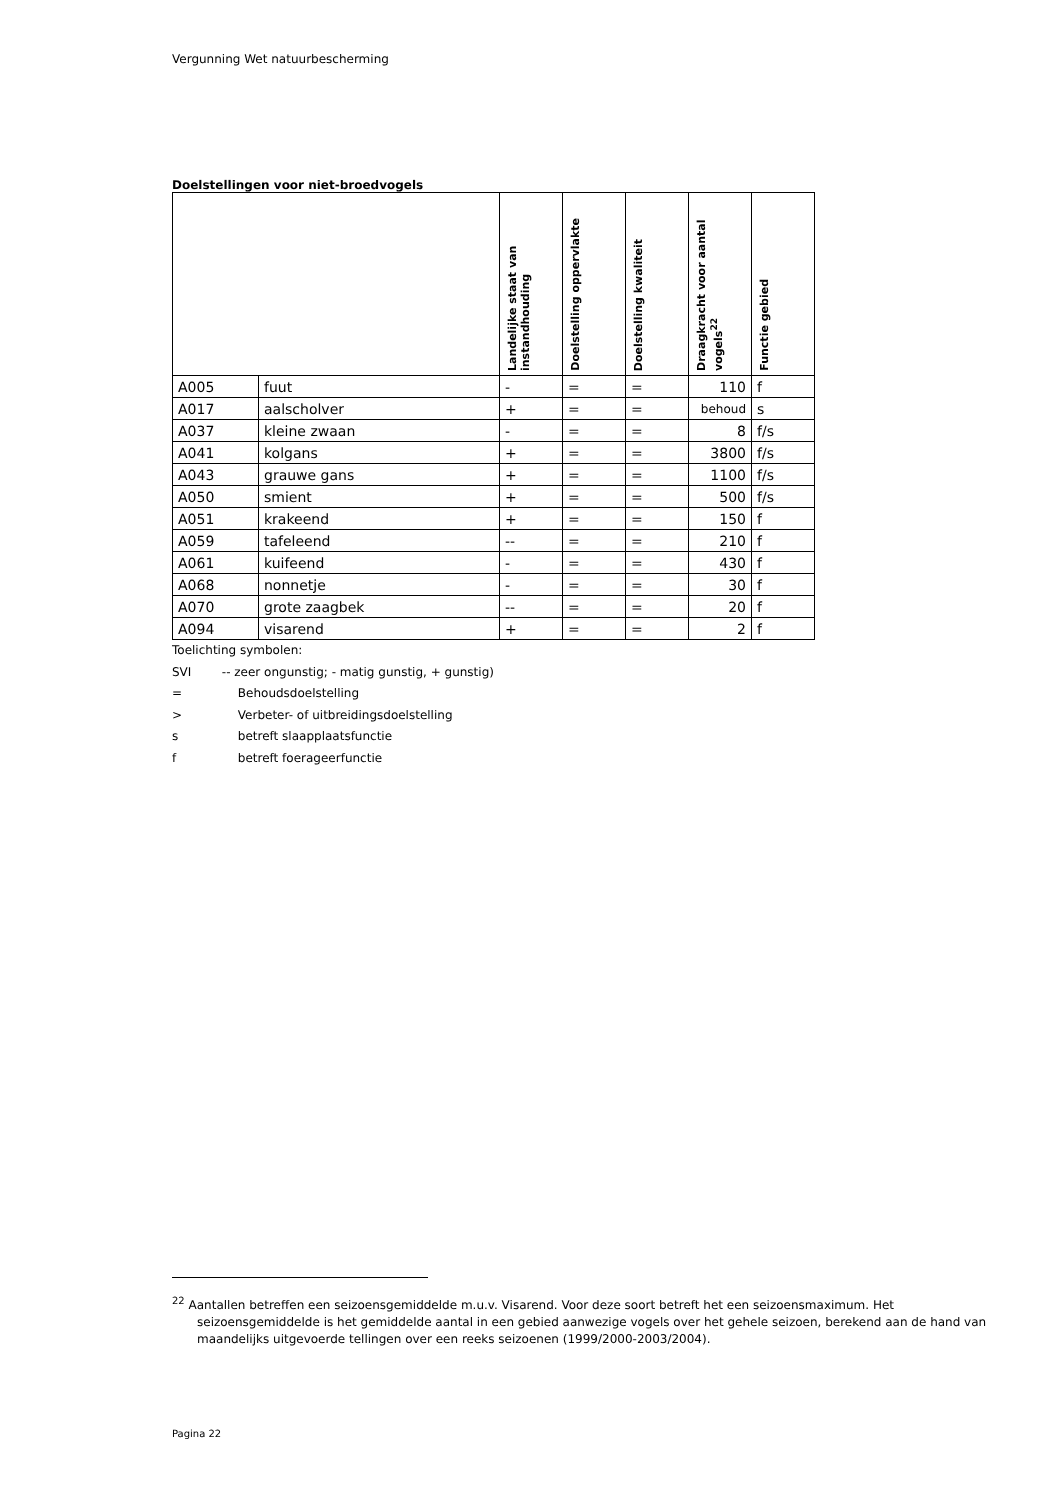Vergunning Wet natuurbescherming
Doelstellingen voor niet-broedvogels
| | | Landelijke staat van instandhouding | Doelstelling oppervlakte | Doelstelling kwaliteit | Draagkracht voor aantal vogels<sup>22</sup> | Functie gebied |
| --- | --- | --- | --- | --- | --- | --- |
| A005 | fuut | - | = | = | 110 | f |
| A017 | aalscholver | + | = | = | behoud | s |
| A037 | kleine zwaan | - | = | = | 8 | f/s |
| A041 | kolgans | + | = | = | 3800 | f/s |
| A043 | grauwe gans | + | = | = | 1100 | f/s |
| A050 | smient | + | = | = | 500 | f/s |
| A051 | krakeend | + | = | = | 150 | f |
| A059 | tafeleend | -- | = | = | 210 | f |
| A061 | kuifeend | - | = | = | 430 | f |
| A068 | nonnetje | - | = | = | 30 | f |
| A070 | grote zaagbek | -- | = | = | 20 | f |
| A094 | visarend | + | = | = | 2 | f |
Toelichting symbolen:
SVI -- zeer ongunstig; - matig gunstig, + gunstig)
= Behoudsdoelstelling
> Verbeter- of uitbreidingsdoelstelling
s betreft slaapplaatsfunctie
f betreft foerageerfunctie
<sup>22</sup> Aantallen betreffen een seizoensgemiddelde m.u.v. Visarend. Voor deze soort betreft het een seizoensmaximum. Het seizoensgemiddelde is het gemiddelde aantal in een gebied aanwezige vogels over het gehele seizoen, berekend aan de hand van maandelijks uitgevoerde tellingen over een reeks seizoenen (1999/2000-2003/2004).
Pagina 22